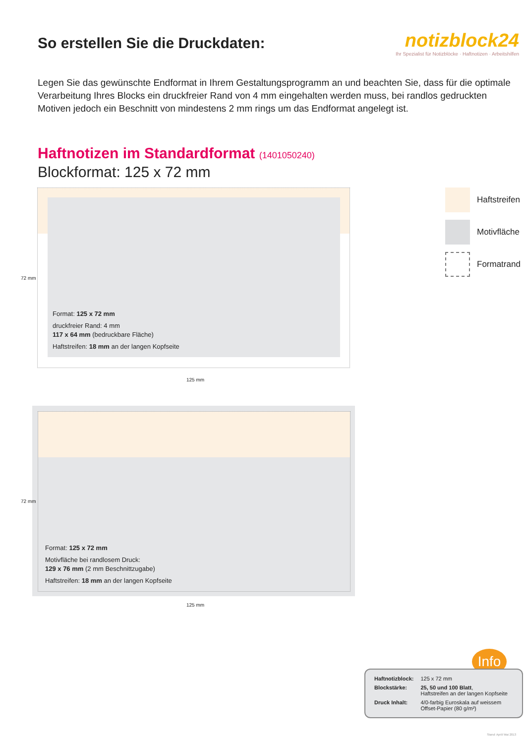So erstellen Sie die Druckdaten:
notizblock24
Ihr Spezialist für Notizblöcke · Haftnotizen · Arbeitshilfen
Legen Sie das gewünschte Endformat in Ihrem Gestaltungsprogramm an und beachten Sie, dass für die optimale Verarbeitung Ihres Blocks ein druckfreier Rand von 4 mm eingehalten werden muss, bei randlos gedruckten Motiven jedoch ein Beschnitt von mindestens 2 mm rings um das Endformat angelegt ist.
Haftnotizen im Standardformat (1401050240)
Blockformat: 125 x 72 mm
Format: 125 x 72 mm
druckfreier Rand: 4 mm
117 x 64 mm (bedruckbare Fläche)
Haftstreifen: 18 mm an der langen Kopfseite
72 mm
125 mm
Format: 125 x 72 mm
Motivfläche bei randlosem Druck:
129 x 76 mm (2 mm Beschnittzugabe)
Haftstreifen: 18 mm an der langen Kopfseite
72 mm
125 mm
Haftstreifen
Motivfläche
Formatrand
Info
| Haftnotizblock: | 125 x 72 mm |
| Blockstärke: | 25, 50 und 100 Blatt , Haftstreifen an der langen Kopfseite |
| Druck Inhalt: | 4/0-farbig Euroskala auf weissem Offset-Papier (80 g/m²) |
Stand: April/ Mai 2013